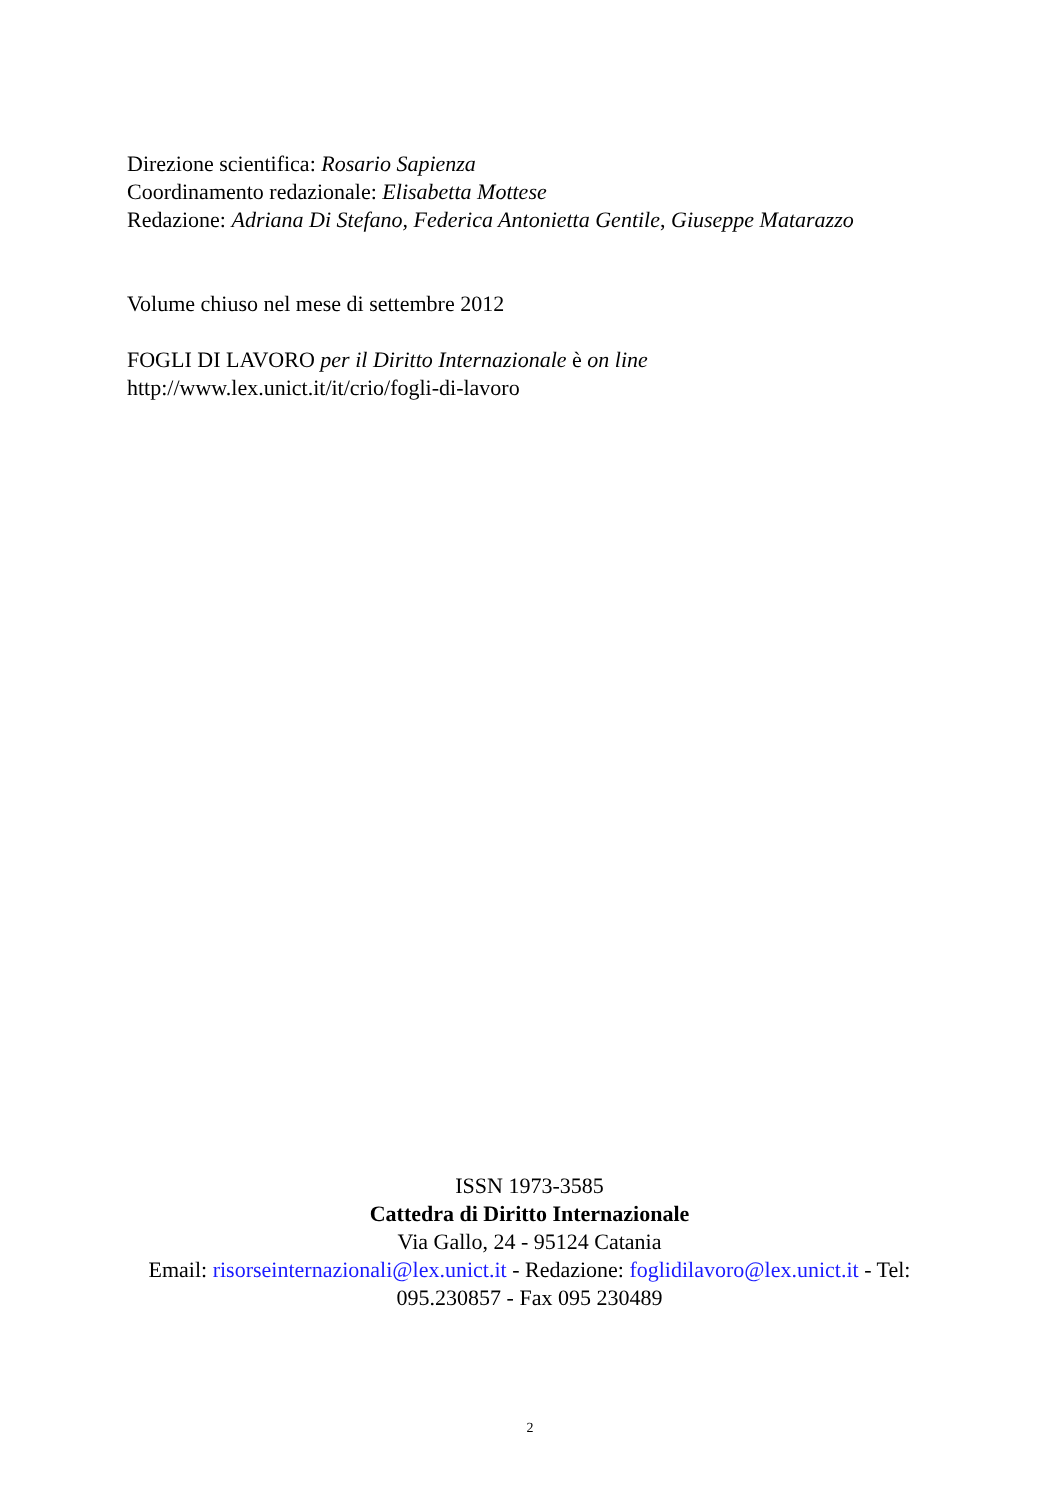Direzione scientifica: Rosario Sapienza
Coordinamento redazionale: Elisabetta Mottese
Redazione: Adriana Di Stefano, Federica Antonietta Gentile, Giuseppe Matarazzo
Volume chiuso nel mese di settembre 2012
FOGLI DI LAVORO per il Diritto Internazionale è on line
http://www.lex.unict.it/it/crio/fogli-di-lavoro
ISSN 1973-3585
Cattedra di Diritto Internazionale
Via Gallo, 24 - 95124 Catania
Email: risorseinternazionali@lex.unict.it - Redazione: foglidilavoro@lex.unict.it - Tel: 095.230857 - Fax 095 230489
2